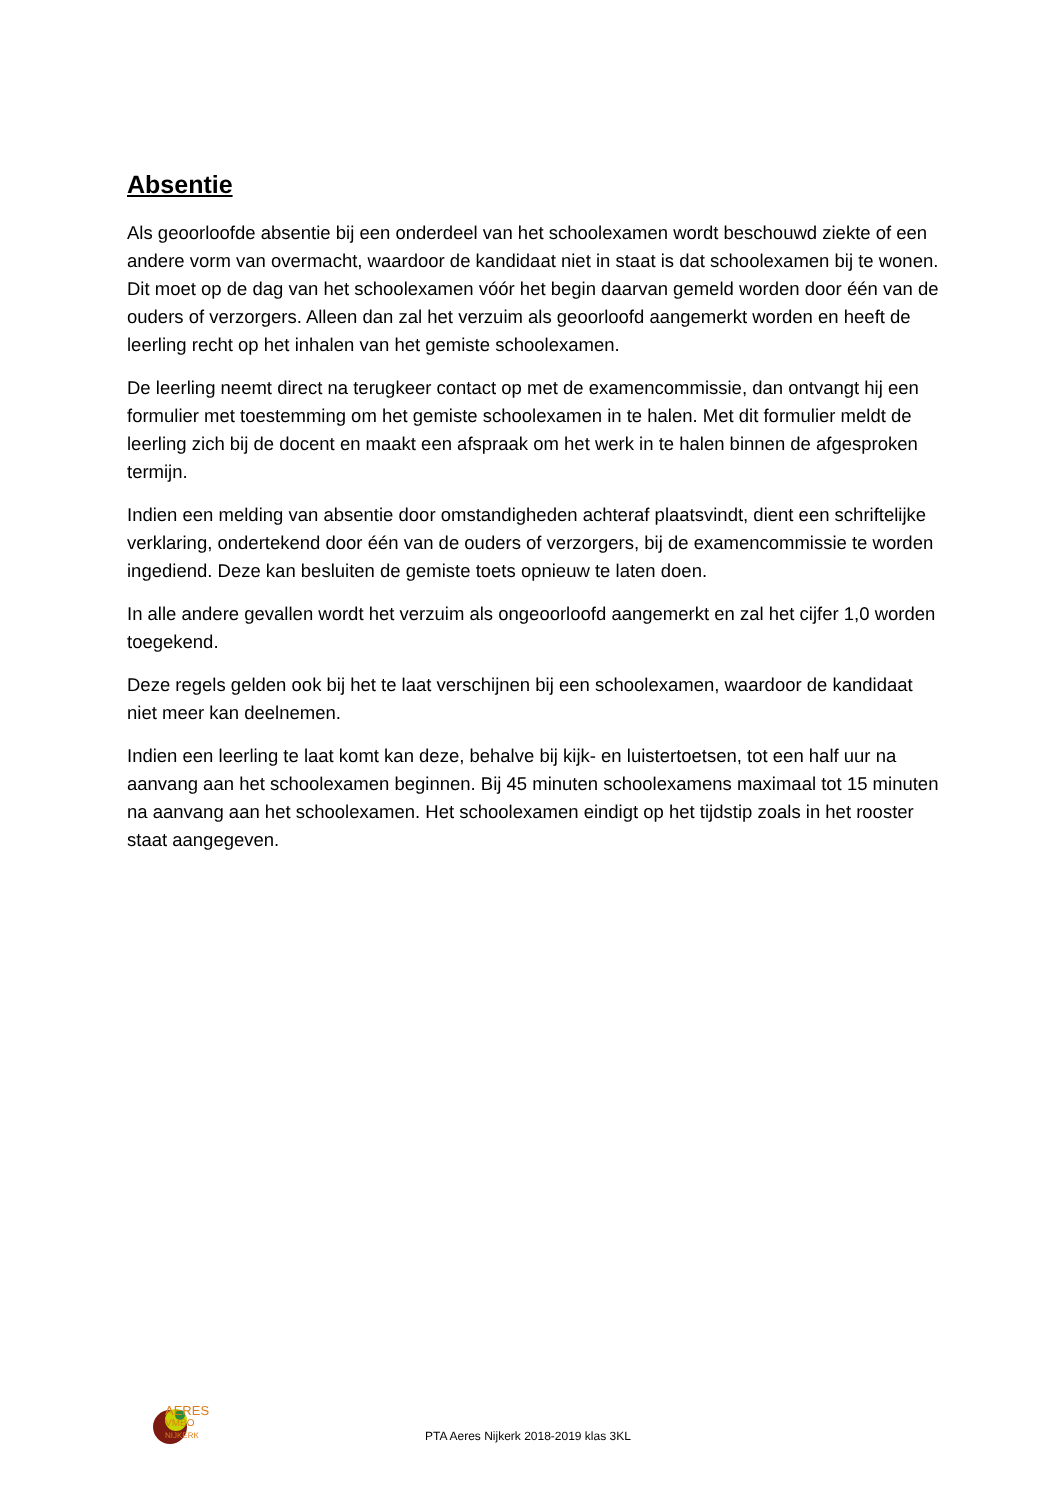Absentie
Als geoorloofde absentie bij een onderdeel van het schoolexamen wordt beschouwd ziekte of een andere vorm van overmacht, waardoor de kandidaat niet in staat is dat schoolexamen bij te wonen. Dit moet op de dag van het schoolexamen vóór het begin daarvan gemeld worden door één van de ouders of verzorgers. Alleen dan zal het verzuim als geoorloofd aangemerkt worden en heeft de leerling recht op het inhalen van het gemiste schoolexamen.
De leerling neemt direct na terugkeer contact op met de examencommissie, dan ontvangt hij een formulier met toestemming om het gemiste schoolexamen in te halen. Met dit formulier meldt de leerling zich bij de docent en maakt een afspraak om het werk in te halen binnen de afgesproken termijn.
Indien een melding van absentie door omstandigheden achteraf plaatsvindt, dient een schriftelijke verklaring, ondertekend door één van de ouders of verzorgers, bij de examencommissie te worden ingediend. Deze kan besluiten de gemiste toets opnieuw te laten doen.
In alle andere gevallen wordt het verzuim als ongeoorloofd aangemerkt en zal het cijfer 1,0 worden toegekend.
Deze regels gelden ook bij het te laat verschijnen bij een schoolexamen, waardoor de kandidaat niet meer kan deelnemen.
Indien een leerling te laat komt kan deze, behalve bij kijk- en luistertoetsen, tot een half uur na aanvang aan het schoolexamen beginnen. Bij 45 minuten schoolexamens maximaal tot 15 minuten na aanvang aan het schoolexamen. Het schoolexamen eindigt op het tijdstip zoals in het rooster staat aangegeven.
AERES
VMBO
NIJKERK
PTA Aeres Nijkerk 2018-2019 klas 3KL